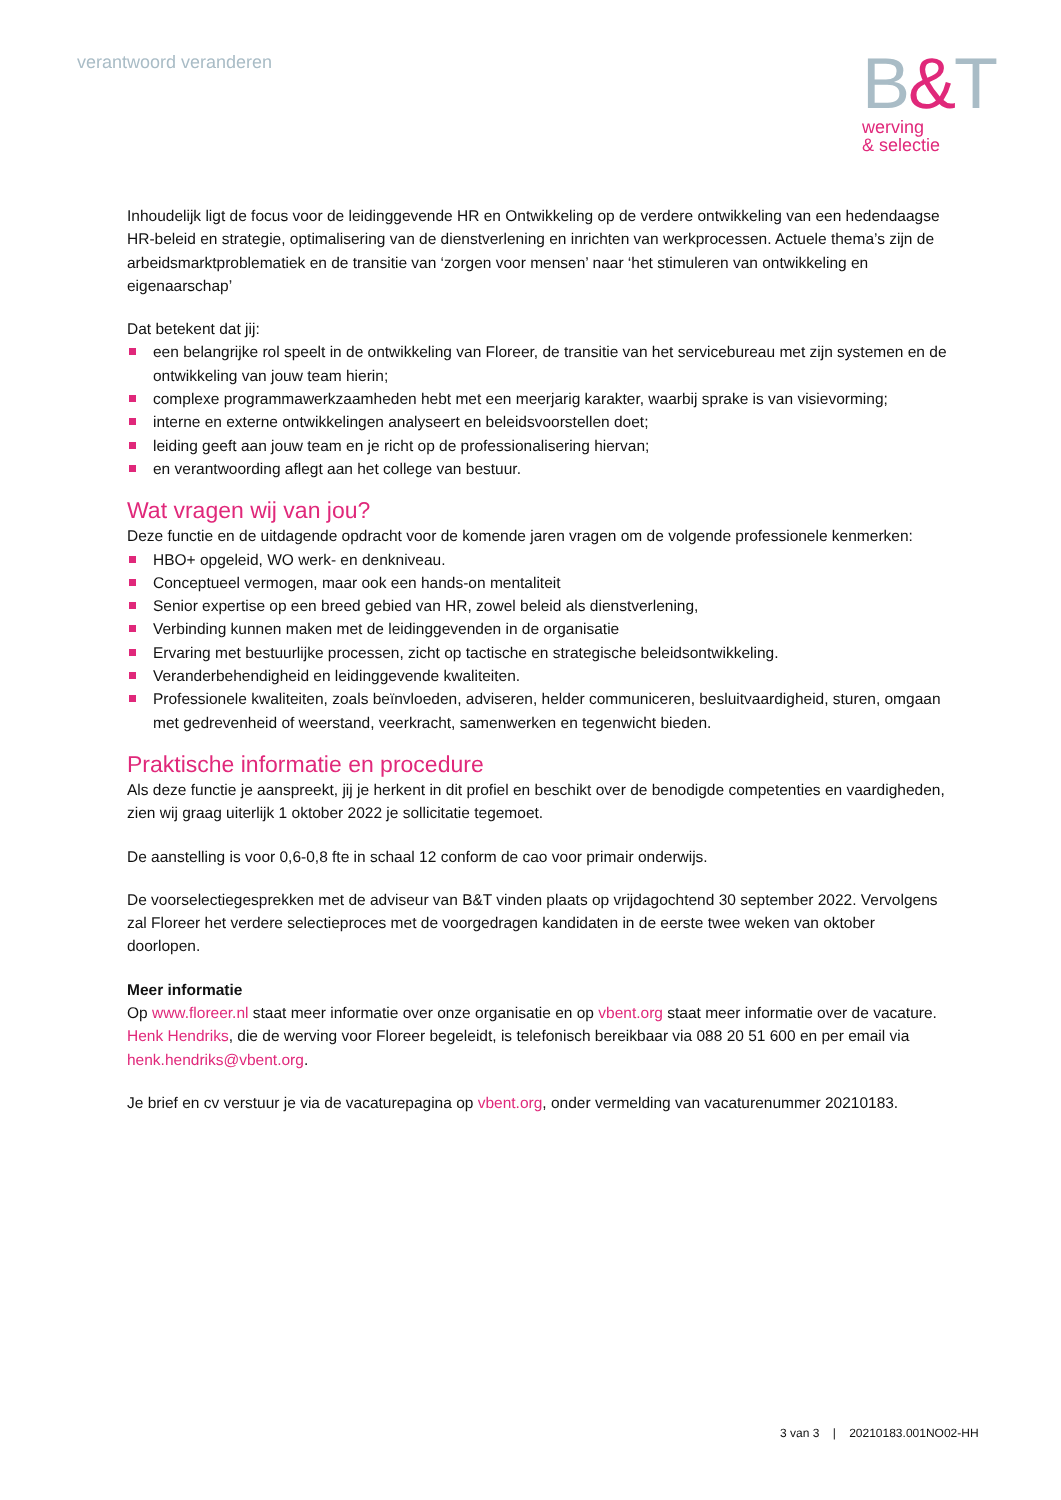verantwoord veranderen
B&T
werving
& selectie
Inhoudelijk ligt de focus voor de leidinggevende HR en Ontwikkeling op de verdere ontwikkeling van een hedendaagse HR-beleid en strategie, optimalisering van de dienstverlening en inrichten van werkprocessen. Actuele thema’s zijn de arbeidsmarktproblematiek en de transitie van ‘zorgen voor mensen’ naar ‘het stimuleren van ontwikkeling en eigenaarschap’
Dat betekent dat jij:
een belangrijke rol speelt in de ontwikkeling van Floreer, de transitie van het servicebureau met zijn systemen en de ontwikkeling van jouw team hierin;
complexe programmawerkzaamheden hebt met een meerjarig karakter, waarbij sprake is van visievorming;
interne en externe ontwikkelingen analyseert en beleidsvoorstellen doet;
leiding geeft aan jouw team en je richt op de professionalisering hiervan;
en verantwoording aflegt aan het college van bestuur.
Wat vragen wij van jou?
Deze functie en de uitdagende opdracht voor de komende jaren vragen om de volgende professionele kenmerken:
HBO+ opgeleid, WO werk- en denkniveau.
Conceptueel vermogen, maar ook een hands-on mentaliteit
Senior expertise op een breed gebied van HR, zowel beleid als dienstverlening,
Verbinding kunnen maken met de leidinggevenden in de organisatie
Ervaring met bestuurlijke processen, zicht op tactische en strategische beleidsontwikkeling.
Veranderbehendigheid en leidinggevende kwaliteiten.
Professionele kwaliteiten, zoals beïnvloeden, adviseren, helder communiceren, besluitvaardigheid, sturen, omgaan met gedrevenheid of weerstand, veerkracht, samenwerken en tegenwicht bieden.
Praktische informatie en procedure
Als deze functie je aanspreekt, jij je herkent in dit profiel en beschikt over de benodigde competenties en vaardigheden, zien wij graag uiterlijk 1 oktober 2022 je sollicitatie tegemoet.
De aanstelling is voor 0,6-0,8 fte in schaal 12 conform de cao voor primair onderwijs.
De voorselectiegesprekken met de adviseur van B&T vinden plaats op vrijdagochtend 30 september 2022. Vervolgens zal Floreer het verdere selectieproces met de voorgedragen kandidaten in de eerste twee weken van oktober doorlopen.
Meer informatie
Op www.floreer.nl staat meer informatie over onze organisatie en op vbent.org staat meer informatie over de vacature. Henk Hendriks, die de werving voor Floreer begeleidt, is telefonisch bereikbaar via 088 20 51 600 en per email via henk.hendriks@vbent.org.
Je brief en cv verstuur je via de vacaturepagina op vbent.org, onder vermelding van vacaturenummer 20210183.
3 van 3 | 20210183.001NO02-HH